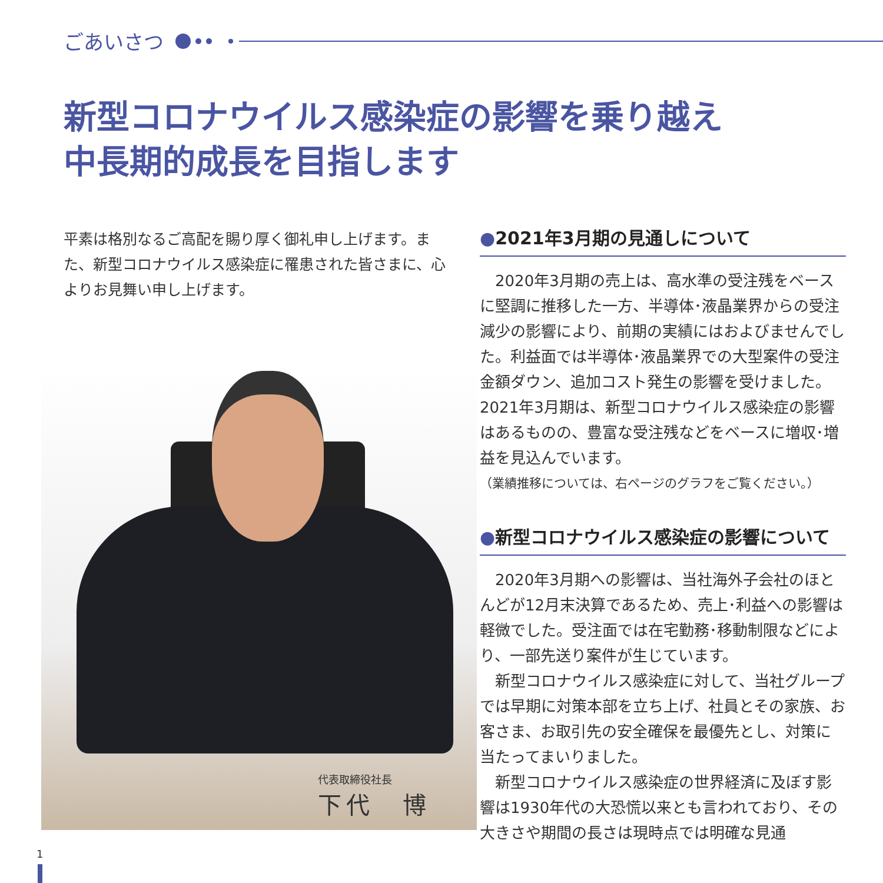ごあいさつ
新型コロナウイルス感染症の影響を乗り越え
中長期的成長を目指します
平素は格別なるご高配を賜り厚く御礼申し上げます。また、新型コロナウイルス感染症に罹患された皆さまに、心よりお見舞い申し上げます。
代表取締役社長
下代　博
●2021年3月期の見通しについて
2020年3月期の売上は、高水準の受注残をベースに堅調に推移した一方、半導体･液晶業界からの受注減少の影響により、前期の実績にはおよびませんでした。利益面では半導体･液晶業界での大型案件の受注金額ダウン、追加コスト発生の影響を受けました。2021年3月期は、新型コロナウイルス感染症の影響はあるものの、豊富な受注残などをベースに増収･増益を見込んでいます。
（業績推移については、右ページのグラフをご覧ください。）
●新型コロナウイルス感染症の影響について
2020年3月期への影響は、当社海外子会社のほとんどが12月末決算であるため、売上･利益への影響は軽微でした。受注面では在宅勤務･移動制限などにより、一部先送り案件が生じています。
新型コロナウイルス感染症に対して、当社グループでは早期に対策本部を立ち上げ、社員とその家族、お客さま、お取引先の安全確保を最優先とし、対策に当たってまいりました。
新型コロナウイルス感染症の世界経済に及ぼす影響は1930年代の大恐慌以来とも言われており、その大きさや期間の長さは現時点では明確な見通
1